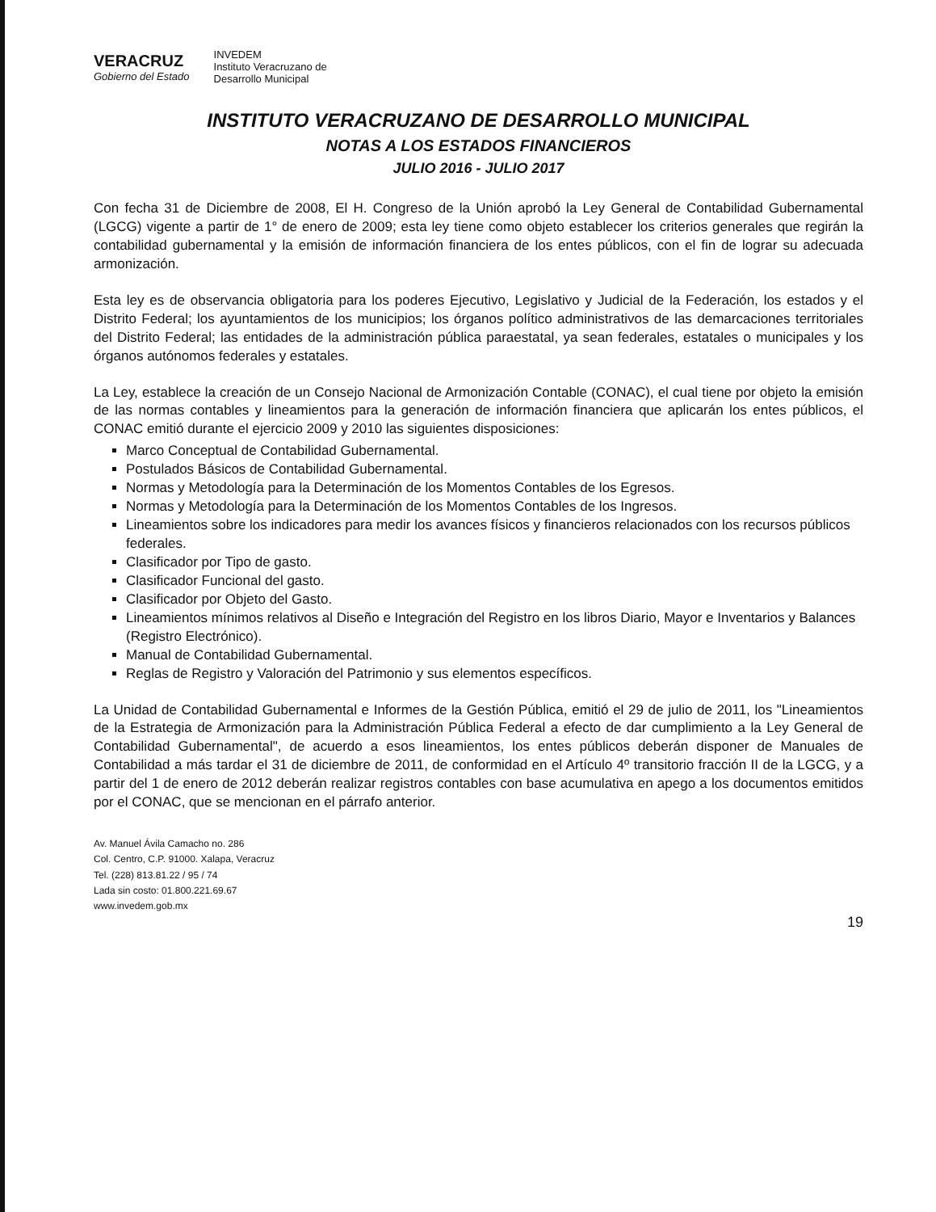VERACRUZ
Gobierno del Estado
INVEDEM
Instituto Veracruzano de
Desarrollo Municipal
INSTITUTO VERACRUZANO DE DESARROLLO MUNICIPAL
NOTAS A LOS ESTADOS FINANCIEROS
JULIO 2016 - JULIO 2017
Con fecha 31 de Diciembre de 2008, El H. Congreso de la Unión aprobó la Ley General de Contabilidad Gubernamental (LGCG) vigente a partir de 1° de enero de 2009; esta ley tiene como objeto establecer los criterios generales que regirán la contabilidad gubernamental y la emisión de información financiera de los entes públicos, con el fin de lograr su adecuada armonización.
Esta ley es de observancia obligatoria para los poderes Ejecutivo, Legislativo y Judicial de la Federación, los estados y el Distrito Federal; los ayuntamientos de los municipios; los órganos político administrativos de las demarcaciones territoriales del Distrito Federal; las entidades de la administración pública paraestatal, ya sean federales, estatales o municipales y los órganos autónomos federales y estatales.
La Ley, establece la creación de un Consejo Nacional de Armonización Contable (CONAC), el cual tiene por objeto la emisión de las normas contables y lineamientos para la generación de información financiera que aplicarán los entes públicos, el CONAC emitió durante el ejercicio 2009 y 2010 las siguientes disposiciones:
Marco Conceptual de Contabilidad Gubernamental.
Postulados Básicos de Contabilidad Gubernamental.
Normas y Metodología para la Determinación de los Momentos Contables de los Egresos.
Normas y Metodología para la Determinación de los Momentos Contables de los Ingresos.
Lineamientos sobre los indicadores para medir los avances físicos y financieros relacionados con los recursos públicos federales.
Clasificador por Tipo de gasto.
Clasificador Funcional del gasto.
Clasificador por Objeto del Gasto.
Lineamientos mínimos relativos al Diseño e Integración del Registro en los libros Diario, Mayor e Inventarios y Balances (Registro Electrónico).
Manual de Contabilidad Gubernamental.
Reglas de Registro y Valoración del Patrimonio y sus elementos específicos.
La Unidad de Contabilidad Gubernamental e Informes de la Gestión Pública, emitió el 29 de julio de 2011, los "Lineamientos de la Estrategia de Armonización para la Administración Pública Federal a efecto de dar cumplimiento a la Ley General de Contabilidad Gubernamental", de acuerdo a esos lineamientos, los entes públicos deberán disponer de Manuales de Contabilidad a más tardar el 31 de diciembre de 2011, de conformidad en el Artículo 4º transitorio fracción II de la LGCG, y a partir del 1 de enero de 2012 deberán realizar registros contables con base acumulativa en apego a los documentos emitidos por el CONAC, que se mencionan en el párrafo anterior.
Av. Manuel Ávila Camacho no. 286
Col. Centro, C.P. 91000. Xalapa, Veracruz
Tel. (228) 813.81.22 / 95 / 74
Lada sin costo: 01.800.221.69.67
www.invedem.gob.mx
19